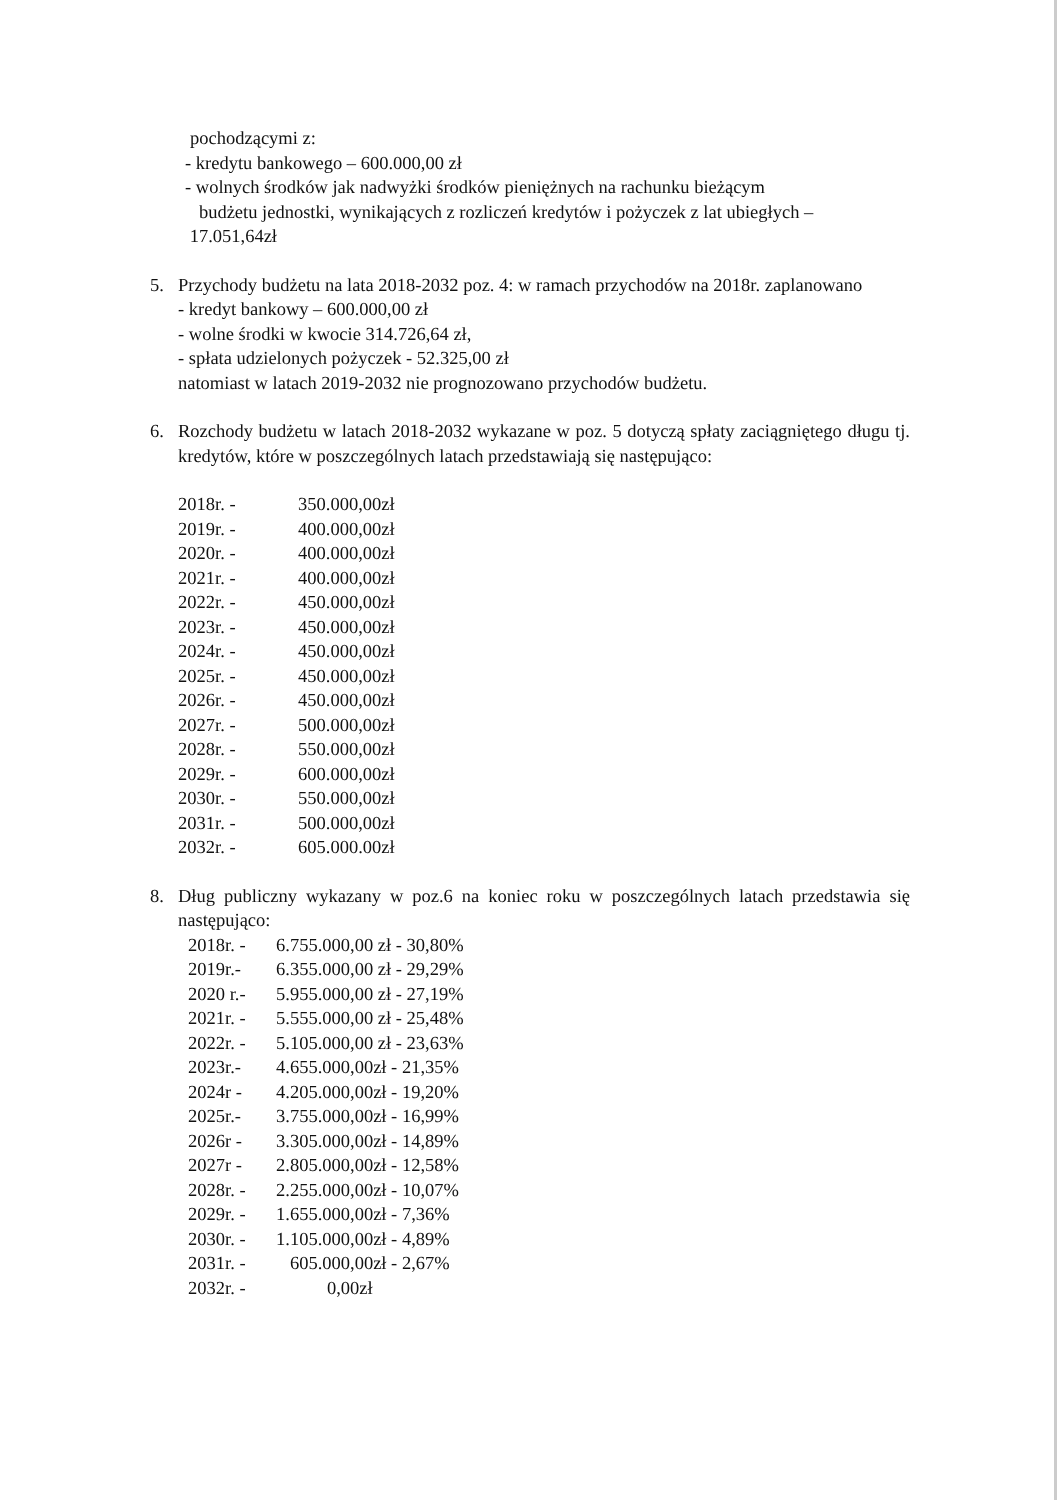pochodzącymi z:
- kredytu bankowego – 600.000,00 zł
- wolnych środków jak nadwyżki środków pieniężnych na rachunku bieżącym
budżetu jednostki, wynikających z rozliczeń kredytów i pożyczek z lat ubiegłych –
17.051,64zł
5. Przychody budżetu na lata 2018-2032 poz. 4: w ramach przychodów na 2018r. zaplanowano
- kredyt bankowy – 600.000,00 zł
- wolne środki w kwocie 314.726,64 zł,
- spłata udzielonych pożyczek - 52.325,00 zł
natomiast w latach 2019-2032 nie prognozowano przychodów budżetu.
6. Rozchody budżetu w latach 2018-2032 wykazane w poz. 5 dotyczą spłaty zaciągniętego długu tj. kredytów, które w poszczególnych latach przedstawiają się następująco:
| 2018r. - | 350.000,00zł |
| 2019r. - | 400.000,00zł |
| 2020r. - | 400.000,00zł |
| 2021r. - | 400.000,00zł |
| 2022r. - | 450.000,00zł |
| 2023r. - | 450.000,00zł |
| 2024r. - | 450.000,00zł |
| 2025r. - | 450.000,00zł |
| 2026r. - | 450.000,00zł |
| 2027r. - | 500.000,00zł |
| 2028r. - | 550.000,00zł |
| 2029r. - | 600.000,00zł |
| 2030r. - | 550.000,00zł |
| 2031r. - | 500.000,00zł |
| 2032r. - | 605.000.00zł |
8. Dług publiczny wykazany w poz.6 na koniec roku w poszczególnych latach przedstawia się następująco:
| 2018r. - | 6.755.000,00 zł - 30,80% |
| 2019r.- | 6.355.000,00 zł - 29,29% |
| 2020 r.- | 5.955.000,00 zł - 27,19% |
| 2021r. - | 5.555.000,00 zł - 25,48% |
| 2022r. - | 5.105.000,00 zł - 23,63% |
| 2023r.- | 4.655.000,00zł - 21,35% |
| 2024r - | 4.205.000,00zł - 19,20% |
| 2025r.- | 3.755.000,00zł - 16,99% |
| 2026r - | 3.305.000,00zł - 14,89% |
| 2027r - | 2.805.000,00zł - 12,58% |
| 2028r. - | 2.255.000,00zł - 10,07% |
| 2029r. - | 1.655.000,00zł - 7,36% |
| 2030r. - | 1.105.000,00zł - 4,89% |
| 2031r. - | 605.000,00zł - 2,67% |
| 2032r. - | 0,00zł |